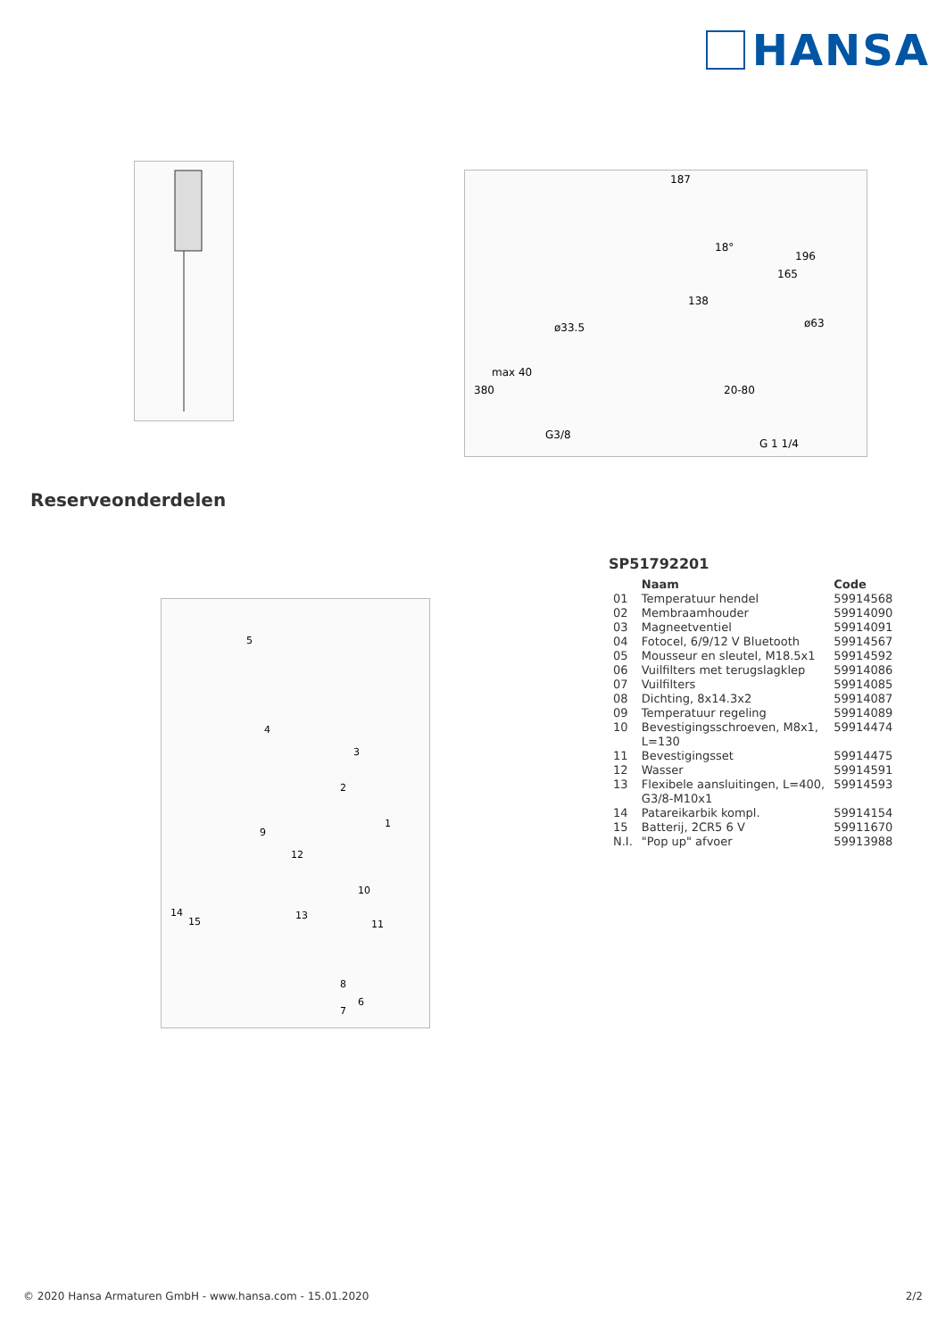HANSA
187
138
ø33.5
ø63
G3/8
G 1 1/4
380
max 40
165
196
20-80
18°
Reserveonderdelen
5
4
3
2
1
9
12
10
14
15
13
11
8
6
7
SP51792201
| | Naam | Code |
| --- | --- | --- |
| 01 | Temperatuur hendel | 59914568 |
| 02 | Membraamhouder | 59914090 |
| 03 | Magneetventiel | 59914091 |
| 04 | Fotocel, 6/9/12 V Bluetooth | 59914567 |
| 05 | Mousseur en sleutel, M18.5x1 | 59914592 |
| 06 | Vuilfilters met terugslagklep | 59914086 |
| 07 | Vuilfilters | 59914085 |
| 08 | Dichting, 8x14.3x2 | 59914087 |
| 09 | Temperatuur regeling | 59914089 |
| 10 | Bevestigingsschroeven, M8x1, L=130 | 59914474 |
| 11 | Bevestigingsset | 59914475 |
| 12 | Wasser | 59914591 |
| 13 | Flexibele aansluitingen, L=400, G3/8-M10x1 | 59914593 |
| 14 | Patareikarbik kompl. | 59914154 |
| 15 | Batterij, 2CR5 6 V | 59911670 |
| N.I. | "Pop up" afvoer | 59913988 |
© 2020 Hansa Armaturen GmbH - www.hansa.com - 15.01.2020 2/2